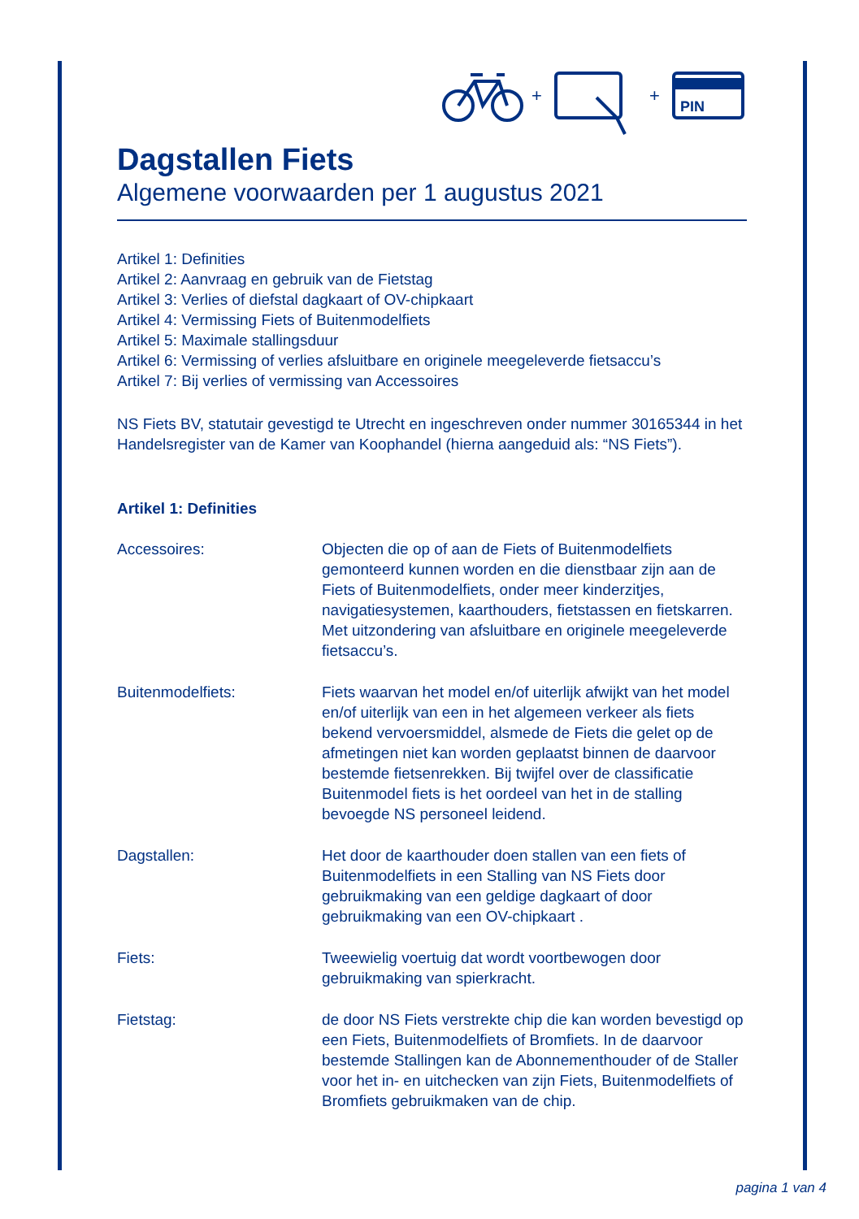+
+
PIN
Dagstallen Fiets
Algemene voorwaarden per 1 augustus 2021
Artikel 1: Definities
Artikel 2: Aanvraag en gebruik van de Fietstag
Artikel 3: Verlies of diefstal dagkaart of OV-chipkaart
Artikel 4: Vermissing Fiets of Buitenmodelfiets
Artikel 5: Maximale stallingsduur
Artikel 6: Vermissing of verlies afsluitbare en originele meegeleverde fietsaccu’s
Artikel 7: Bij verlies of vermissing van Accessoires
NS Fiets BV, statutair gevestigd te Utrecht en ingeschreven onder nummer 30165344 in het Handelsregister van de Kamer van Koophandel (hierna aangeduid als: “NS Fiets”).
Artikel 1: Definities
Accessoires: Objecten die op of aan de Fiets of Buitenmodelfiets gemonteerd kunnen worden en die dienstbaar zijn aan de Fiets of Buitenmodelfiets, onder meer kinderzitjes, navigatiesystemen, kaarthouders, fietstassen en fietskarren. Met uitzondering van afsluitbare en originele meegeleverde fietsaccu’s.
Buitenmodelfiets: Fiets waarvan het model en/of uiterlijk afwijkt van het model en/of uiterlijk van een in het algemeen verkeer als fiets bekend vervoersmiddel, alsmede de Fiets die gelet op de afmetingen niet kan worden geplaatst binnen de daarvoor bestemde fietsenrekken. Bij twijfel over de classificatie Buitenmodel fiets is het oordeel van het in de stalling bevoegde NS personeel leidend.
Dagstallen: Het door de kaarthouder doen stallen van een fiets of Buitenmodelfiets in een Stalling van NS Fiets door gebruikmaking van een geldige dagkaart of door gebruikmaking van een OV-chipkaart .
Fiets: Tweewielig voertuig dat wordt voortbewogen door gebruikmaking van spierkracht.
Fietstag: de door NS Fiets verstrekte chip die kan worden bevestigd op een Fiets, Buitenmodelfiets of Bromfiets. In de daarvoor bestemde Stallingen kan de Abonnementhouder of de Staller voor het in- en uitchecken van zijn Fiets, Buitenmodelfiets of Bromfiets gebruikmaken van de chip.
pagina 1 van 4